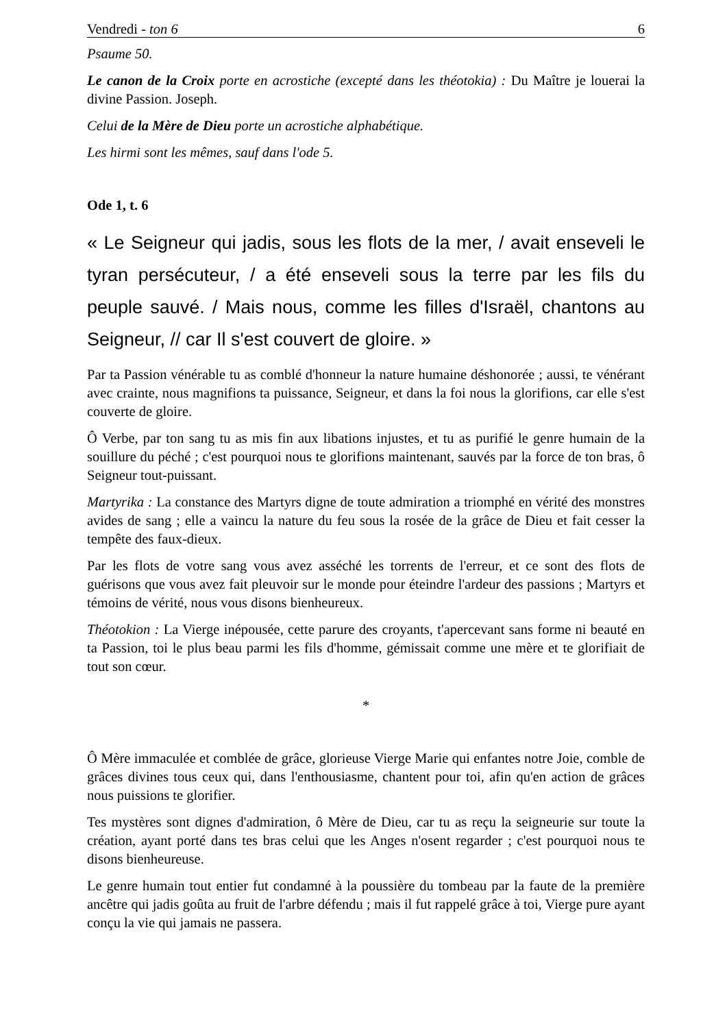Vendredi - ton 6 6
Psaume 50.
Le canon de la Croix porte en acrostiche (excepté dans les théotokia) : Du Maître je louerai la divine Passion. Joseph.
Celui de la Mère de Dieu porte un acrostiche alphabétique.
Les hirmi sont les mêmes, sauf dans l'ode 5.
Ode 1, t. 6
« Le Seigneur qui jadis, sous les flots de la mer, / avait enseveli le tyran persécuteur, / a été enseveli sous la terre par les fils du peuple sauvé. / Mais nous, comme les filles d'Israël, chantons au Seigneur, // car Il s'est couvert de gloire. »
Par ta Passion vénérable tu as comblé d'honneur la nature humaine déshonorée ; aussi, te vénérant avec crainte, nous magnifions ta puissance, Seigneur, et dans la foi nous la glorifions, car elle s'est couverte de gloire.
Ô Verbe, par ton sang tu as mis fin aux libations injustes, et tu as purifié le genre humain de la souillure du péché ; c'est pourquoi nous te glorifions maintenant, sauvés par la force de ton bras, ô Seigneur tout-puissant.
Martyrika : La constance des Martyrs digne de toute admiration a triomphé en vérité des monstres avides de sang ; elle a vaincu la nature du feu sous la rosée de la grâce de Dieu et fait cesser la tempête des faux-dieux.
Par les flots de votre sang vous avez asséché les torrents de l'erreur, et ce sont des flots de guérisons que vous avez fait pleuvoir sur le monde pour éteindre l'ardeur des passions ; Martyrs et témoins de vérité, nous vous disons bienheureux.
Théotokion : La Vierge inépousée, cette parure des croyants, t'apercevant sans forme ni beauté en ta Passion, toi le plus beau parmi les fils d'homme, gémissait comme une mère et te glorifiait de tout son cœur.
*
Ô Mère immaculée et comblée de grâce, glorieuse Vierge Marie qui enfantes notre Joie, comble de grâces divines tous ceux qui, dans l'enthousiasme, chantent pour toi, afin qu'en action de grâces nous puissions te glorifier.
Tes mystères sont dignes d'admiration, ô Mère de Dieu, car tu as reçu la seigneurie sur toute la création, ayant porté dans tes bras celui que les Anges n'osent regarder ; c'est pourquoi nous te disons bienheureuse.
Le genre humain tout entier fut condamné à la poussière du tombeau par la faute de la première ancêtre qui jadis goûta au fruit de l'arbre défendu ; mais il fut rappelé grâce à toi, Vierge pure ayant conçu la vie qui jamais ne passera.